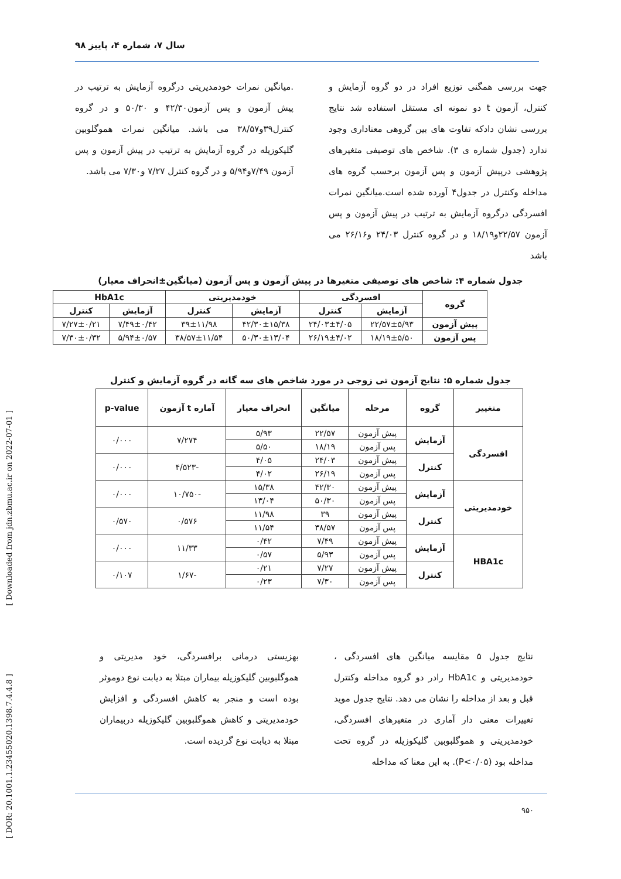سال ۷، شماره ۴، پاییز ۹۸
جهت بررسی همگنی توزیع افراد در دو گروه آزمایش و کنترل، آزمون t دو نمونه ای مستقل استفاده شد نتایج بررسی نشان دادکه تفاوت های بین گروهی معناداری وجود ندارد (جدول شماره ی ۳). شاخص های توصیفی متغیرهای پژوهشی درپیش آزمون و پس آزمون برحسب گروه های مداخله وکنترل در جدول۴ آورده شده است.میانگین نمرات افسردگی درگروه آزمایش به ترتیب در پیش آزمون و پس آزمون ۲۲/۵۷و۱۸/۱۹ و در گروه کنترل ۲۴/۰۳ و۲۶/۱۶ می باشد
.میانگین نمرات خودمدیریتی درگروه آزمایش به ترتیب در پیش آزمون و پس آزمون۴۲/۳۰ و ۵۰/۳۰ و در گروه کنترل۳۹و۳۸/۵۷ می باشد. میانگین نمرات هموگلوبین گلیکوزیله در گروه آزمایش به ترتیب در پیش آزمون و پس آزمون ۷/۴۹و۵/۹۴ و در گروه کنترل ۷/۲۷ و۷/۳۰ می باشد.
جدول شماره ۴: شاخص های توصیفی متغیرها در پیش آزمون و پس آزمون (میانگین±انحراف معیار)
| گروه | افسردگی | | خودمدیریتی | | HbA1c | |
| --- | --- | --- | --- | --- | --- | --- |
| | آزمایش | کنترل | آزمایش | کنترل | آزمایش | کنترل |
| پیش آزمون | ۲۲/۵۷±۵/۹۳ | ۲۴/۰۳±۴/۰۵ | ۴۲/۳۰±۱۵/۳۸ | ۳۹±۱۱/۹۸ | ۷/۴۹±۰/۴۲ | ۷/۲۷±۰/۲۱ |
| پس آزمون | ۱۸/۱۹±۵/۵۰ | ۲۶/۱۹±۴/۰۲ | ۵۰/۳۰±۱۳/۰۴ | ۳۸/۵۷±۱۱/۵۴ | ۵/۹۴±۰/۵۷ | ۷/۳۰±۰/۳۲ |
جدول شماره ۵: نتایج آزمون تی زوجی در مورد شاخص های سه گانه در گروه آزمایش و کنترل
| متغییر | گروه | مرحله | میانگین | انحراف معیار | آماره t آزمون | p-value |
| --- | --- | --- | --- | --- | --- | --- |
| افسردگی | آزمایش | پیش آزمون | ۲۲/۵۷ | ۵/۹۳ | ۷/۲۷۴ | ۰/۰۰۰ |
| | | پس آزمون | ۱۸/۱۹ | ۵/۵۰ | | |
| | کنترل | پیش آزمون | ۲۴/۰۳ | ۴/۰۵ | -۴/۵۲۳ | ۰/۰۰۰ |
| | | پس آزمون | ۲۶/۱۹ | ۴/۰۲ | | |
| خودمدیریتی | آزمایش | پیش آزمون | ۴۲/۳۰ | ۱۵/۳۸ | -۱۰/۷۵۰ | ۰/۰۰۰ |
| | | پس آزمون | ۵۰/۳۰ | ۱۳/۰۴ | | |
| | کنترل | پیش آزمون | ۳۹ | ۱۱/۹۸ | ۰/۵۷۶ | ۰/۵۷۰ |
| | | پس آزمون | ۳۸/۵۷ | ۱۱/۵۴ | | |
| HBA1c | آزمایش | پیش آزمون | ۷/۴۹ | ۰/۴۲ | ۱۱/۳۳ | ۰/۰۰۰ |
| | | پس آزمون | ۵/۹۳ | ۰/۵۷ | | |
| | کنترل | پیش آزمون | ۷/۲۷ | ۰/۲۱ | -۱/۶۷ | ۰/۱۰۷ |
| | | پس آزمون | ۷/۳۰ | ۰/۲۳ | | |
نتایج جدول ۵ مقایسه میانگین های افسردگی ، خودمدیریتی و HbA1c رادر دو گروه مداخله وکنترل قبل و بعد از مداخله را نشان می دهد. نتایج جدول موید تغییرات معنی دار آماری در متغیرهای افسردگی، خودمدیریتی و هموگلبوبین گلیکوزیله در گروه تحت مداخله بود (P<۰/۰۵). به این معنا که مداخله
بهزیستی درمانی برافسردگی، خود مدیریتی و هموگلبوبین گلیکوزیله بیماران مبتلا به دیابت نوع دوموثر بوده است و منجر به کاهش افسردگی و افزایش خودمدیریتی و کاهش هموگلبوبین گلیکوزیله دربیماران مبتلا به دیابت نوع گردیده است.
۹۵۰
[ Downloaded from jdn.zbmu.ac.ir on 2022-07-01 ]
[ DOR: 20.1001.1.23455020.1398.7.4.4.8 ]